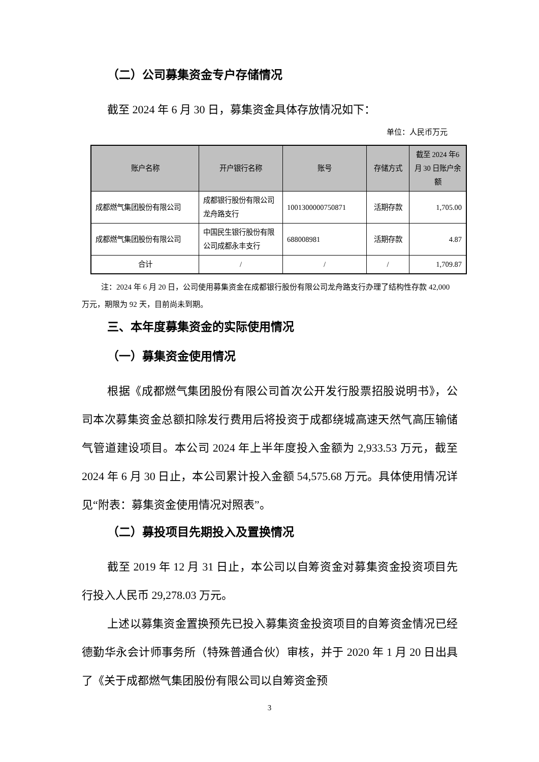（二）公司募集资金专户存储情况
截至 2024 年 6 月 30 日，募集资金具体存放情况如下：
单位：人民币万元
| 账户名称 | 开户银行名称 | 账号 | 存储方式 | 截至 2024 年6 月 30 日账户余额 |
| --- | --- | --- | --- | --- |
| 成都燃气集团股份有限公司 | 成都银行股份有限公司龙舟路支行 | 1001300000750871 | 活期存款 | 1,705.00 |
| 成都燃气集团股份有限公司 | 中国民生银行股份有限公司成都永丰支行 | 688008981 | 活期存款 | 4.87 |
| 合计 | / | / | / | 1,709.87 |
注：2024 年 6 月 20 日，公司使用募集资金在成都银行股份有限公司龙舟路支行办理了结构性存款 42,000 万元，期限为 92 天，目前尚未到期。
三、本年度募集资金的实际使用情况
（一）募集资金使用情况
根据《成都燃气集团股份有限公司首次公开发行股票招股说明书》，公司本次募集资金总额扣除发行费用后将投资于成都绕城高速天然气高压输储气管道建设项目。本公司 2024 年上半年度投入金额为 2,933.53 万元，截至 2024 年 6 月 30 日止，本公司累计投入金额 54,575.68 万元。具体使用情况详见“附表：募集资金使用情况对照表”。
（二）募投项目先期投入及置换情况
截至 2019 年 12 月 31 日止，本公司以自筹资金对募集资金投资项目先行投入人民币 29,278.03 万元。
上述以募集资金置换预先已投入募集资金投资项目的自筹资金情况已经德勤华永会计师事务所（特殊普通合伙）审核，并于 2020 年 1 月 20 日出具了《关于成都燃气集团股份有限公司以自筹资金预
3